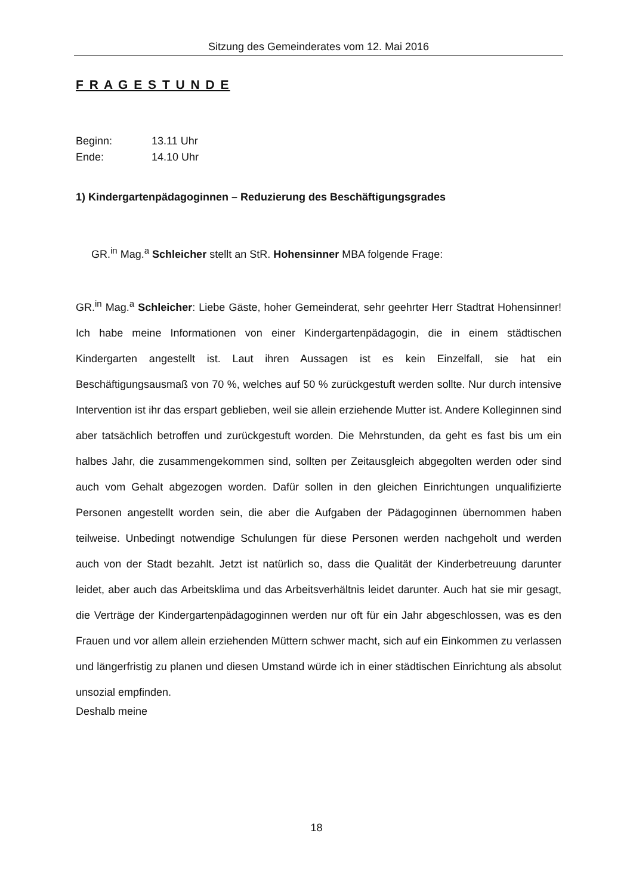Sitzung des Gemeinderates vom 12. Mai 2016
F R A G E S T U N D E
| Beginn: | 13.11 Uhr |
| Ende: | 14.10 Uhr |
1) Kindergartenpädagoginnen – Reduzierung des Beschäftigungsgrades
GR.<sup>in</sup> Mag.<sup>a</sup> Schleicher stellt an StR. Hohensinner MBA folgende Frage:
GR.<sup>in</sup> Mag.<sup>a</sup> Schleicher: Liebe Gäste, hoher Gemeinderat, sehr geehrter Herr Stadtrat Hohensinner! Ich habe meine Informationen von einer Kindergartenpädagogin, die in einem städtischen Kindergarten angestellt ist. Laut ihren Aussagen ist es kein Einzelfall, sie hat ein Beschäftigungsausmaß von 70 %, welches auf 50 % zurückgestuft werden sollte. Nur durch intensive Intervention ist ihr das erspart geblieben, weil sie allein erziehende Mutter ist. Andere Kolleginnen sind aber tatsächlich betroffen und zurückgestuft worden. Die Mehrstunden, da geht es fast bis um ein halbes Jahr, die zusammengekommen sind, sollten per Zeitausgleich abgegolten werden oder sind auch vom Gehalt abgezogen worden. Dafür sollen in den gleichen Einrichtungen unqualifizierte Personen angestellt worden sein, die aber die Aufgaben der Pädagoginnen übernommen haben teilweise. Unbedingt notwendige Schulungen für diese Personen werden nachgeholt und werden auch von der Stadt bezahlt. Jetzt ist natürlich so, dass die Qualität der Kinderbetreuung darunter leidet, aber auch das Arbeitsklima und das Arbeitsverhältnis leidet darunter. Auch hat sie mir gesagt, die Verträge der Kindergartenpädagoginnen werden nur oft für ein Jahr abgeschlossen, was es den Frauen und vor allem allein erziehenden Müttern schwer macht, sich auf ein Einkommen zu verlassen und längerfristig zu planen und diesen Umstand würde ich in einer städtischen Einrichtung als absolut unsozial empfinden.
Deshalb meine
18